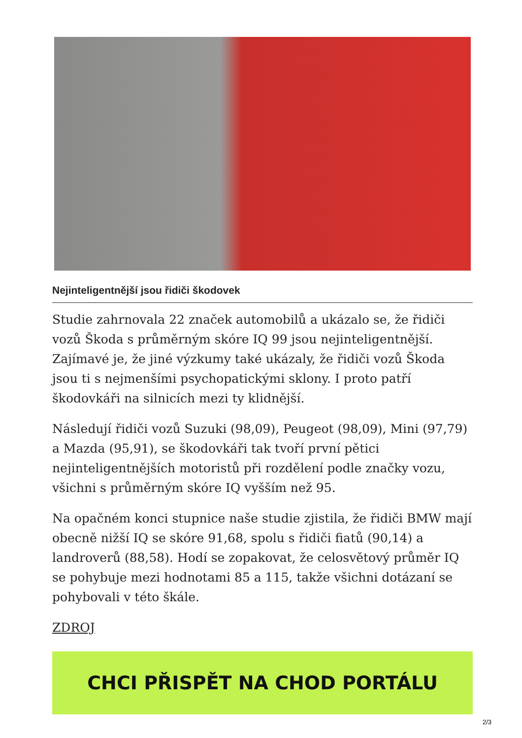Nejinteligentnější jsou řidiči škodovek
Studie zahrnovala 22 značek automobilů a ukázalo se, že řidiči vozů Škoda s průměrným skóre IQ 99 jsou nejinteligentnější. Zajímavé je, že jiné výzkumy také ukázaly, že řidiči vozů Škoda jsou ti s nejmenšími psychopatickými sklony. I proto patří škodovkáři na silnicích mezi ty klidnější.
Následují řidiči vozů Suzuki (98,09), Peugeot (98,09), Mini (97,79) a Mazda (95,91), se škodovkáři tak tvoří první pětici nejinteligentnějších motoristů při rozdělení podle značky vozu, všichni s průměrným skóre IQ vyšším než 95.
Na opačném konci stupnice naše studie zjistila, že řidiči BMW mají obecně nižší IQ se skóre 91,68, spolu s řidiči fiatů (90,14) a landroverů (88,58). Hodí se zopakovat, že celosvětový průměr IQ se pohybuje mezi hodnotami 85 a 115, takže všichni dotázaní se pohybovali v této škále.
ZDROJ
CHCI PŘISPĚT NA CHOD PORTÁLU
2/3